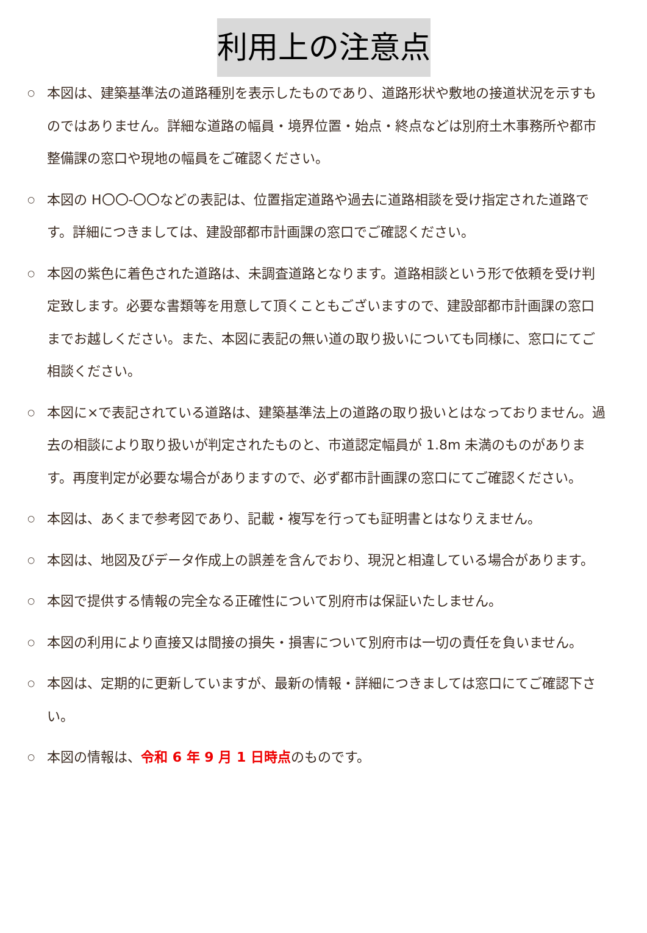利用上の注意点
○ 本図は、建築基準法の道路種別を表示したものであり、道路形状や敷地の接道状況を示すものではありません。詳細な道路の幅員・境界位置・始点・終点などは別府土木事務所や都市整備課の窓口や現地の幅員をご確認ください。
○ 本図の H〇〇-〇〇などの表記は、位置指定道路や過去に道路相談を受け指定された道路です。詳細につきましては、建設部都市計画課の窓口でご確認ください。
○ 本図の紫色に着色された道路は、未調査道路となります。道路相談という形で依頼を受け判定致します。必要な書類等を用意して頂くこともございますので、建設部都市計画課の窓口までお越しください。また、本図に表記の無い道の取り扱いについても同様に、窓口にてご相談ください。
○ 本図に×で表記されている道路は、建築基準法上の道路の取り扱いとはなっておりません。過去の相談により取り扱いが判定されたものと、市道認定幅員が 1.8m 未満のものがあります。再度判定が必要な場合がありますので、必ず都市計画課の窓口にてご確認ください。
○ 本図は、あくまで参考図であり、記載・複写を行っても証明書とはなりえません。
○ 本図は、地図及びデータ作成上の誤差を含んでおり、現況と相違している場合があります。
○ 本図で提供する情報の完全なる正確性について別府市は保証いたしません。
○ 本図の利用により直接又は間接の損失・損害について別府市は一切の責任を負いません。
○ 本図は、定期的に更新していますが、最新の情報・詳細につきましては窓口にてご確認下さい。
○ 本図の情報は、令和 6 年 9 月 1 日時点のものです。